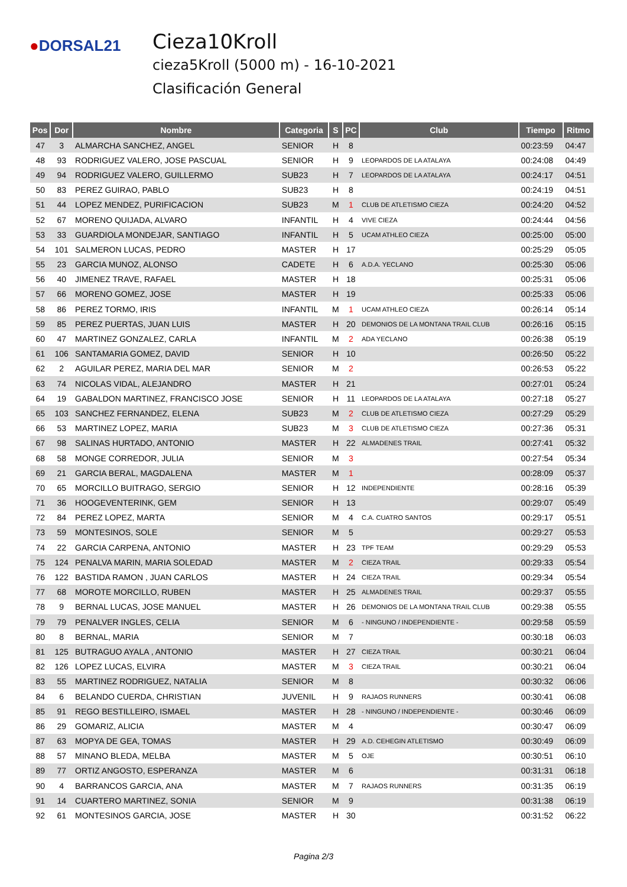●DORSAL21
Cieza10Kroll
cieza5Kroll (5000 m) - 16-10-2021
Clasificación General
| Pos | Dor | Nombre | Categoria | S | PC | Club | Tiempo | Ritmo |
| --- | --- | --- | --- | --- | --- | --- | --- | --- |
| 47 | 3 | ALMARCHA SANCHEZ, ANGEL | SENIOR | H | 8 | | 00:23:59 | 04:47 |
| 48 | 93 | RODRIGUEZ VALERO, JOSE PASCUAL | SENIOR | H | 9 | LEOPARDOS DE LA ATALAYA | 00:24:08 | 04:49 |
| 49 | 94 | RODRIGUEZ VALERO, GUILLERMO | SUB23 | H | 7 | LEOPARDOS DE LA ATALAYA | 00:24:17 | 04:51 |
| 50 | 83 | PEREZ GUIRAO, PABLO | SUB23 | H | 8 | | 00:24:19 | 04:51 |
| 51 | 44 | LOPEZ MENDEZ, PURIFICACION | SUB23 | M | 1 | CLUB DE ATLETISMO CIEZA | 00:24:20 | 04:52 |
| 52 | 67 | MORENO QUIJADA, ALVARO | INFANTIL | H | 4 | VIVE CIEZA | 00:24:44 | 04:56 |
| 53 | 33 | GUARDIOLA MONDEJAR, SANTIAGO | INFANTIL | H | 5 | UCAM ATHLEO CIEZA | 00:25:00 | 05:00 |
| 54 | 101 | SALMERON LUCAS, PEDRO | MASTER | H | 17 | | 00:25:29 | 05:05 |
| 55 | 23 | GARCIA MUNOZ, ALONSO | CADETE | H | 6 | A.D.A. YECLANO | 00:25:30 | 05:06 |
| 56 | 40 | JIMENEZ TRAVE, RAFAEL | MASTER | H | 18 | | 00:25:31 | 05:06 |
| 57 | 66 | MORENO GOMEZ, JOSE | MASTER | H | 19 | | 00:25:33 | 05:06 |
| 58 | 86 | PEREZ TORMO, IRIS | INFANTIL | M | 1 | UCAM ATHLEO CIEZA | 00:26:14 | 05:14 |
| 59 | 85 | PEREZ PUERTAS, JUAN LUIS | MASTER | H | 20 | DEMONIOS DE LA MONTANA TRAIL CLUB | 00:26:16 | 05:15 |
| 60 | 47 | MARTINEZ GONZALEZ, CARLA | INFANTIL | M | 2 | ADA YECLANO | 00:26:38 | 05:19 |
| 61 | 106 | SANTAMARIA GOMEZ, DAVID | SENIOR | H | 10 | | 00:26:50 | 05:22 |
| 62 | 2 | AGUILAR PEREZ, MARIA DEL MAR | SENIOR | M | 2 | | 00:26:53 | 05:22 |
| 63 | 74 | NICOLAS VIDAL, ALEJANDRO | MASTER | H | 21 | | 00:27:01 | 05:24 |
| 64 | 19 | GABALDON MARTINEZ, FRANCISCO JOSE | SENIOR | H | 11 | LEOPARDOS DE LA ATALAYA | 00:27:18 | 05:27 |
| 65 | 103 | SANCHEZ FERNANDEZ, ELENA | SUB23 | M | 2 | CLUB DE ATLETISMO CIEZA | 00:27:29 | 05:29 |
| 66 | 53 | MARTINEZ LOPEZ, MARIA | SUB23 | M | 3 | CLUB DE ATLETISMO CIEZA | 00:27:36 | 05:31 |
| 67 | 98 | SALINAS HURTADO, ANTONIO | MASTER | H | 22 | ALMADENES TRAIL | 00:27:41 | 05:32 |
| 68 | 58 | MONGE CORREDOR, JULIA | SENIOR | M | 3 | | 00:27:54 | 05:34 |
| 69 | 21 | GARCIA BERAL, MAGDALENA | MASTER | M | 1 | | 00:28:09 | 05:37 |
| 70 | 65 | MORCILLO BUITRAGO, SERGIO | SENIOR | H | 12 | INDEPENDIENTE | 00:28:16 | 05:39 |
| 71 | 36 | HOOGEVENTERINK, GEM | SENIOR | H | 13 | | 00:29:07 | 05:49 |
| 72 | 84 | PEREZ LOPEZ, MARTA | SENIOR | M | 4 | C.A. CUATRO SANTOS | 00:29:17 | 05:51 |
| 73 | 59 | MONTESINOS, SOLE | SENIOR | M | 5 | | 00:29:27 | 05:53 |
| 74 | 22 | GARCIA CARPENA, ANTONIO | MASTER | H | 23 | TPF TEAM | 00:29:29 | 05:53 |
| 75 | 124 | PENALVA MARIN, MARIA SOLEDAD | MASTER | M | 2 | CIEZA TRAIL | 00:29:33 | 05:54 |
| 76 | 122 | BASTIDA RAMON , JUAN CARLOS | MASTER | H | 24 | CIEZA TRAIL | 00:29:34 | 05:54 |
| 77 | 68 | MOROTE MORCILLO, RUBEN | MASTER | H | 25 | ALMADENES TRAIL | 00:29:37 | 05:55 |
| 78 | 9 | BERNAL LUCAS, JOSE MANUEL | MASTER | H | 26 | DEMONIOS DE LA MONTANA TRAIL CLUB | 00:29:38 | 05:55 |
| 79 | 79 | PENALVER INGLES, CELIA | SENIOR | M | 6 | - NINGUNO / INDEPENDIENTE - | 00:29:58 | 05:59 |
| 80 | 8 | BERNAL, MARIA | SENIOR | M | 7 | | 00:30:18 | 06:03 |
| 81 | 125 | BUTRAGUO AYALA , ANTONIO | MASTER | H | 27 | CIEZA TRAIL | 00:30:21 | 06:04 |
| 82 | 126 | LOPEZ LUCAS, ELVIRA | MASTER | M | 3 | CIEZA TRAIL | 00:30:21 | 06:04 |
| 83 | 55 | MARTINEZ RODRIGUEZ, NATALIA | SENIOR | M | 8 | | 00:30:32 | 06:06 |
| 84 | 6 | BELANDO CUERDA, CHRISTIAN | JUVENIL | H | 9 | RAJAOS RUNNERS | 00:30:41 | 06:08 |
| 85 | 91 | REGO BESTILLEIRO, ISMAEL | MASTER | H | 28 | - NINGUNO / INDEPENDIENTE - | 00:30:46 | 06:09 |
| 86 | 29 | GOMARIZ, ALICIA | MASTER | M | 4 | | 00:30:47 | 06:09 |
| 87 | 63 | MOPYA DE GEA, TOMAS | MASTER | H | 29 | A.D. CEHEGIN ATLETISMO | 00:30:49 | 06:09 |
| 88 | 57 | MINANO BLEDA, MELBA | MASTER | M | 5 | OJE | 00:30:51 | 06:10 |
| 89 | 77 | ORTIZ ANGOSTO, ESPERANZA | MASTER | M | 6 | | 00:31:31 | 06:18 |
| 90 | 4 | BARRANCOS GARCIA, ANA | MASTER | M | 7 | RAJAOS RUNNERS | 00:31:35 | 06:19 |
| 91 | 14 | CUARTERO MARTINEZ, SONIA | SENIOR | M | 9 | | 00:31:38 | 06:19 |
| 92 | 61 | MONTESINOS GARCIA, JOSE | MASTER | H | 30 | | 00:31:52 | 06:22 |
Pagina 2/3